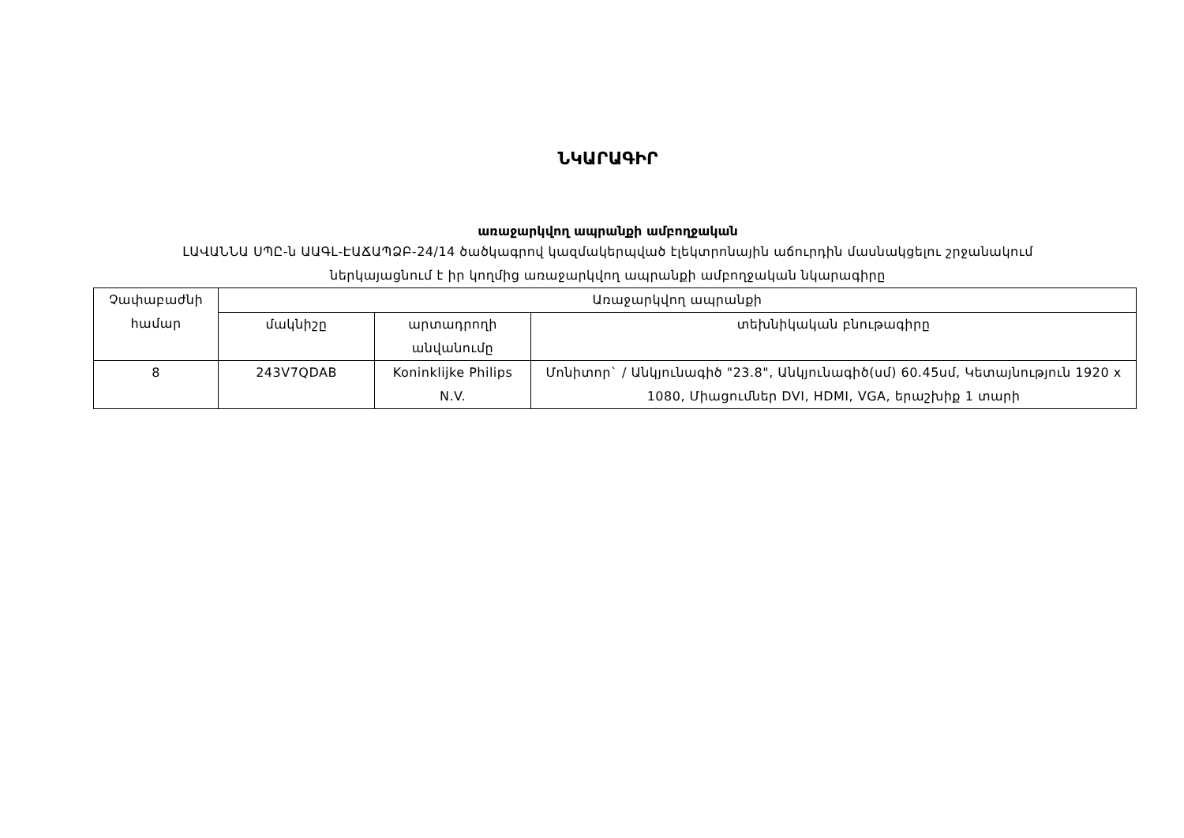ՆԿԱՐԱԳԻՐ
առաջարկվող ապրանքի ամբողջական
ԼԱՎԱՆՆԱ ՍՊԸ-ն ԱԱԳԼ-ԷԱՃԱՊՁԲ-24/14 ծածկագրով կազմակերպված էլեկտրոնային աճուրդին մասնակցելու շրջանակում
ներկայացնում է իր կողմից առաջարկվող ապրանքի ամբողջական նկարագիրը
| Չափաբաժնի համար | Առաջարկվող ապրանքի | | |
| --- | --- | --- | --- |
| | մակնիշը | արտադրողի անվանումը | տեխնիկական բնութագիրը |
| 8 | 243V7QDAB | Koninklijke Philips N.V. | Մոնիտոր` / Անկյունագիծ "23.8", Անկյունագիծ(սմ) 60.45սմ, Կետայնություն 1920 x 1080, Միացումներ DVI, HDMI, VGA, երաշխիք 1 տարի |